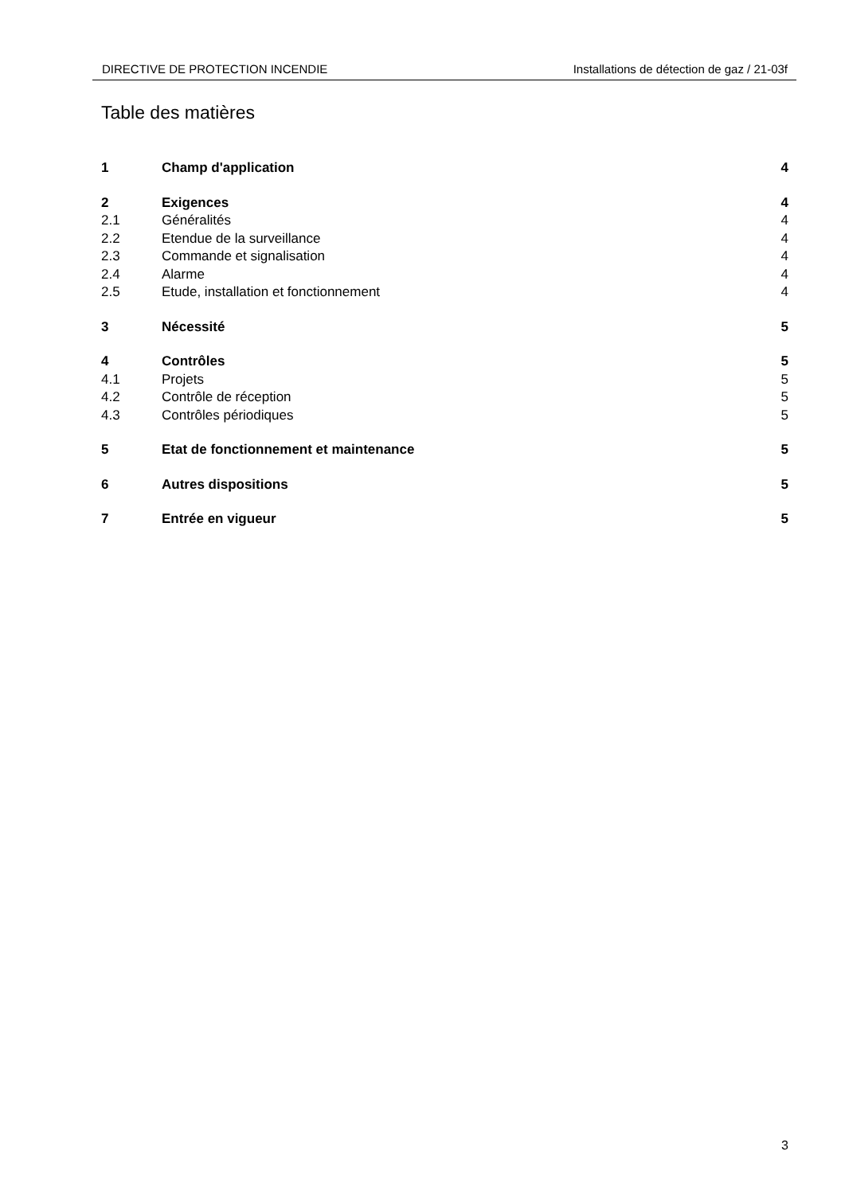DIRECTIVE DE PROTECTION INCENDIE Installations de détection de gaz / 21-03f
Table des matières
1 Champ d'application 4
2 Exigences 4
2.1 Généralités 4
2.2 Etendue de la surveillance 4
2.3 Commande et signalisation 4
2.4 Alarme 4
2.5 Etude, installation et fonctionnement 4
3 Nécessité 5
4 Contrôles 5
4.1 Projets 5
4.2 Contrôle de réception 5
4.3 Contrôles périodiques 5
5 Etat de fonctionnement et maintenance 5
6 Autres dispositions 5
7 Entrée en vigueur 5
3